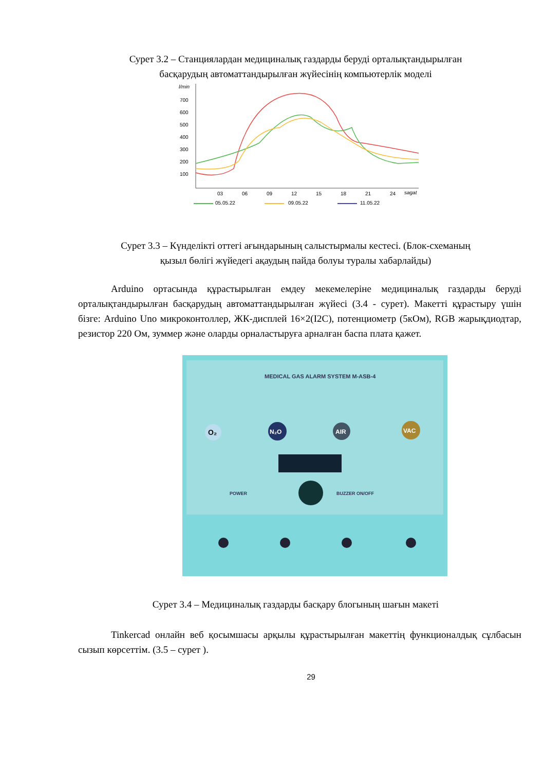Сурет 3.2 – Станциялардан медициналық газдарды беруді орталықтандырылған басқарудың автоматтандырылған жүйесінің компьютерлік моделі
l/min
700
600
500
400
300
200
100
03
06
09
12
15
18
21
24
sagat
05.05.22
09.05.22
11.05.22
Сурет 3.3 – Күнделікті оттегі ағындарының салыстырмалы кестесі. (Блок-схеманың қызыл бөлігі жүйедегі ақаудың пайда болуы туралы хабарлайды)
Arduino ортасында құрастырылған емдеу мекемелеріне медициналық газдарды беруді орталықтандырылған басқарудың автоматтандырылған жүйесі (3.4 - сурет). Макетті құрастыру үшін бізге: Arduino Uno микроконтоллер, ЖК-дисплей 16×2(I2C), потенциометр (5кОм), RGB жарықдиодтар, резистор 220 Ом, зуммер және оларды орналастыруға арналған баспа плата қажет.
MEDICAL GAS ALARM SYSTEM M-ASB-4
O₂
N₂O
AIR
VAC
POWER
BUZZER ON/OFF
Сурет 3.4 – Медициналық газдарды басқару блогының шағын макеті
Tinkercad онлайн веб қосымшасы арқылы құрастырылған макеттің функционалдық сұлбасын сызып көрсеттім. (3.5 – сурет ).
29